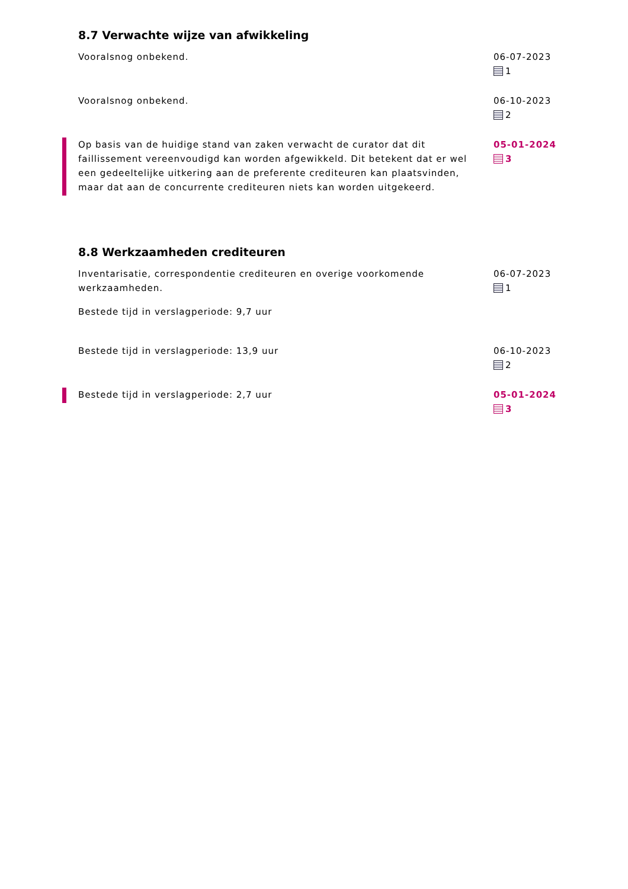8.7 Verwachte wijze van afwikkeling
Vooralsnog onbekend. 06-07-2023
1
Vooralsnog onbekend. 06-10-2023
2
Op basis van de huidige stand van zaken verwacht de curator dat dit faillissement vereenvoudigd kan worden afgewikkeld. Dit betekent dat er wel een gedeeltelijke uitkering aan de preferente crediteuren kan plaatsvinden, maar dat aan de concurrente crediteuren niets kan worden uitgekeerd.
05-01-2024
3
8.8 Werkzaamheden crediteuren
Inventarisatie, correspondentie crediteuren en overige voorkomende werkzaamheden.
Bestede tijd in verslagperiode: 9,7 uur
06-07-2023
1
Bestede tijd in verslagperiode: 13,9 uur 06-10-2023
2
Bestede tijd in verslagperiode: 2,7 uur 05-01-2024
3